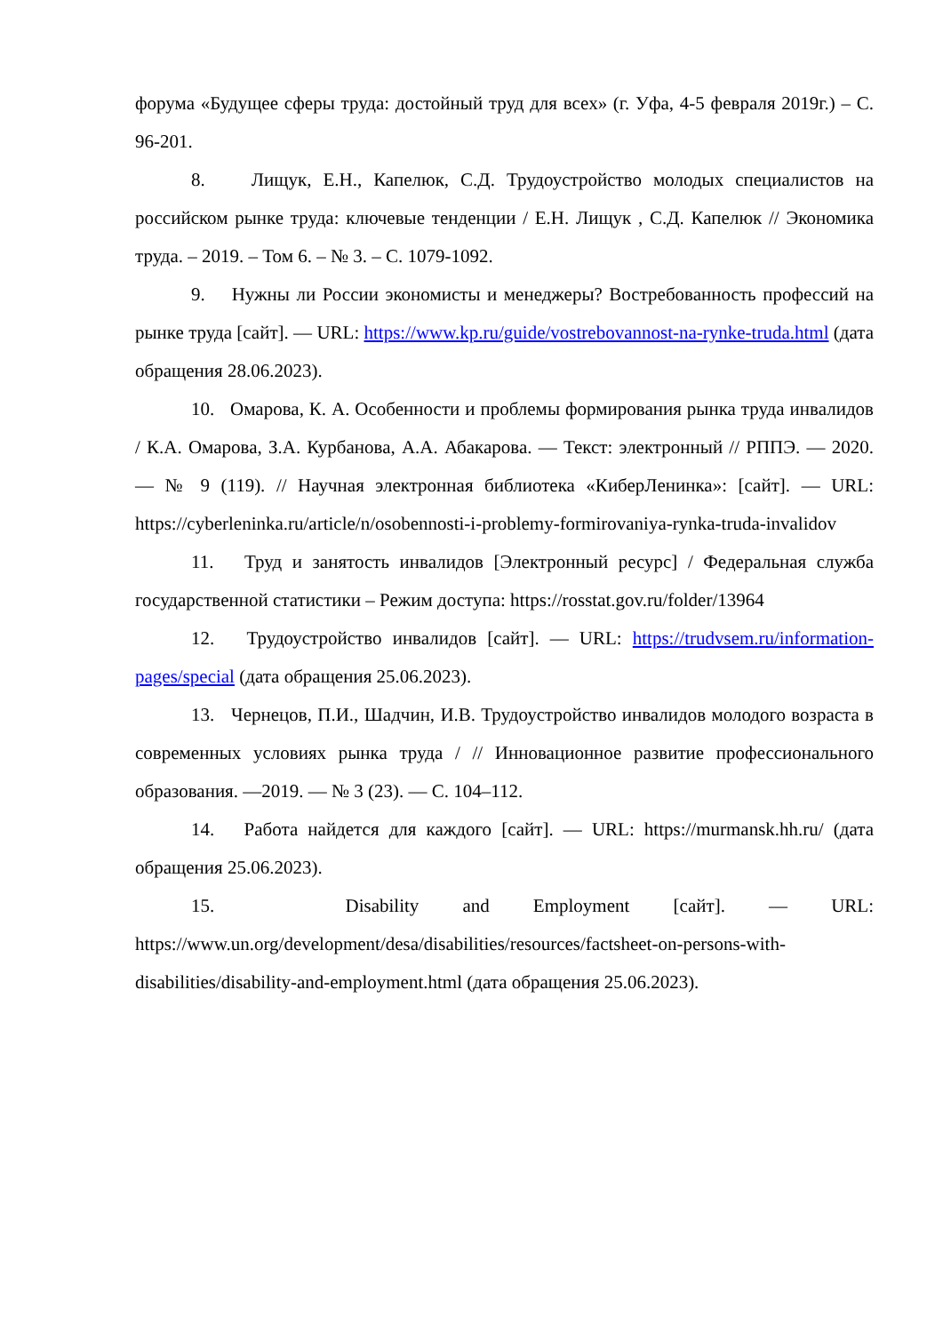форума «Будущее сферы труда: достойный труд для всех» (г. Уфа, 4-5 февраля 2019г.) – С. 96-201.
8. Лищук, Е.Н., Капелюк, С.Д. Трудоустройство молодых специалистов на российском рынке труда: ключевые тенденции / Е.Н. Лищук , С.Д. Капелюк // Экономика труда. – 2019. – Том 6. – № 3. – С. 1079-1092.
9. Нужны ли России экономисты и менеджеры? Востребованность профессий на рынке труда [сайт]. — URL: https://www.kp.ru/guide/vostrebovannost-na-rynke-truda.html (дата обращения 28.06.2023).
10. Омарова, К. А. Особенности и проблемы формирования рынка труда инвалидов / К.А. Омарова, З.А. Курбанова, А.А. Абакарова. — Текст: электронный // РППЭ. — 2020. — № 9 (119). // Научная электронная библиотека «КиберЛенинка»: [сайт]. — URL: https://cyberleninka.ru/article/n/osobennosti-i-problemy-formirovaniya-rynka-truda-invalidov
11. Труд и занятость инвалидов [Электронный ресурс] / Федеральная служба государственной статистики – Режим доступа: https://rosstat.gov.ru/folder/13964
12. Трудоустройство инвалидов [сайт]. — URL: https://trudvsem.ru/information-pages/special (дата обращения 25.06.2023).
13. Чернецов, П.И., Шадчин, И.В. Трудоустройство инвалидов молодого возраста в современных условиях рынка труда / // Инновационное развитие профессионального образования. —2019. — № 3 (23). — С. 104–112.
14. Работа найдется для каждого [сайт]. — URL: https://murmansk.hh.ru/ (дата обращения 25.06.2023).
15. Disability and Employment [сайт]. — URL: https://www.un.org/development/desa/disabilities/resources/factsheet-on-persons-with-disabilities/disability-and-employment.html (дата обращения 25.06.2023).